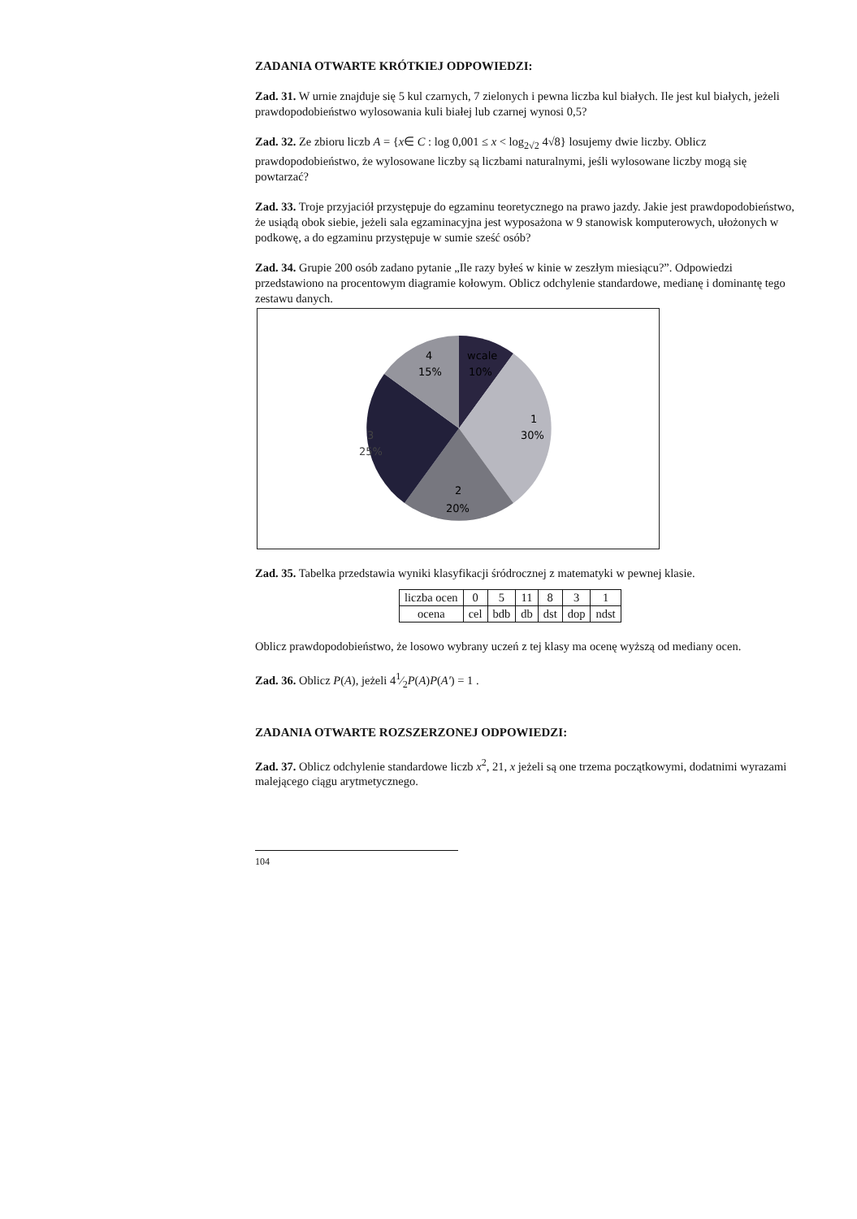ZADANIA OTWARTE KRÓTKIEJ ODPOWIEDZI:
Zad. 31. W urnie znajduje się 5 kul czarnych, 7 zielonych i pewna liczba kul białych. Ile jest kul białych, jeżeli prawdopodobieństwo wylosowania kuli białej lub czarnej wynosi 0,5?
Zad. 32. Ze zbioru liczb A = {x∈ C : log 0,001 ≤ x < log<sub>2√2</sub> 4√8} losujemy dwie liczby. Oblicz prawdopodobieństwo, że wylosowane liczby są liczbami naturalnymi, jeśli wylosowane liczby mogą się powtarzać?
Zad. 33. Troje przyjaciół przystępuje do egzaminu teoretycznego na prawo jazdy. Jakie jest prawdopodobieństwo, że usiądą obok siebie, jeżeli sala egzaminacyjna jest wyposażona w 9 stanowisk komputerowych, ułożonych w podkowę, a do egzaminu przystępuje w sumie sześć osób?
Zad. 34. Grupie 200 osób zadano pytanie „Ile razy byłeś w kinie w zeszłym miesiącu?”. Odpowiedzi przedstawiono na procentowym diagramie kołowym. Oblicz odchylenie standardowe, medianę i dominantę tego zestawu danych.
4
15%
wcale
10%
1
30%
2
20%
3
25%
Zad. 35. Tabelka przedstawia wyniki klasyfikacji śródrocznej z matematyki w pewnej klasie.
| liczba ocen | 0 | 5 | 11 | 8 | 3 | 1 |
| ocena | cel | bdb | db | dst | dop | ndst |
Oblicz prawdopodobieństwo, że losowo wybrany uczeń z tej klasy ma ocenę wyższą od mediany ocen.
Zad. 36. Oblicz P(A), jeżeli 41⁄2P(A)P(A′) = 1 .
ZADANIA OTWARTE ROZSZERZONEJ ODPOWIEDZI:
Zad. 37. Oblicz odchylenie standardowe liczb x<sup>2</sup>, 21, x jeżeli są one trzema początkowymi, dodatnimi wyrazami malejącego ciągu arytmetycznego.
104